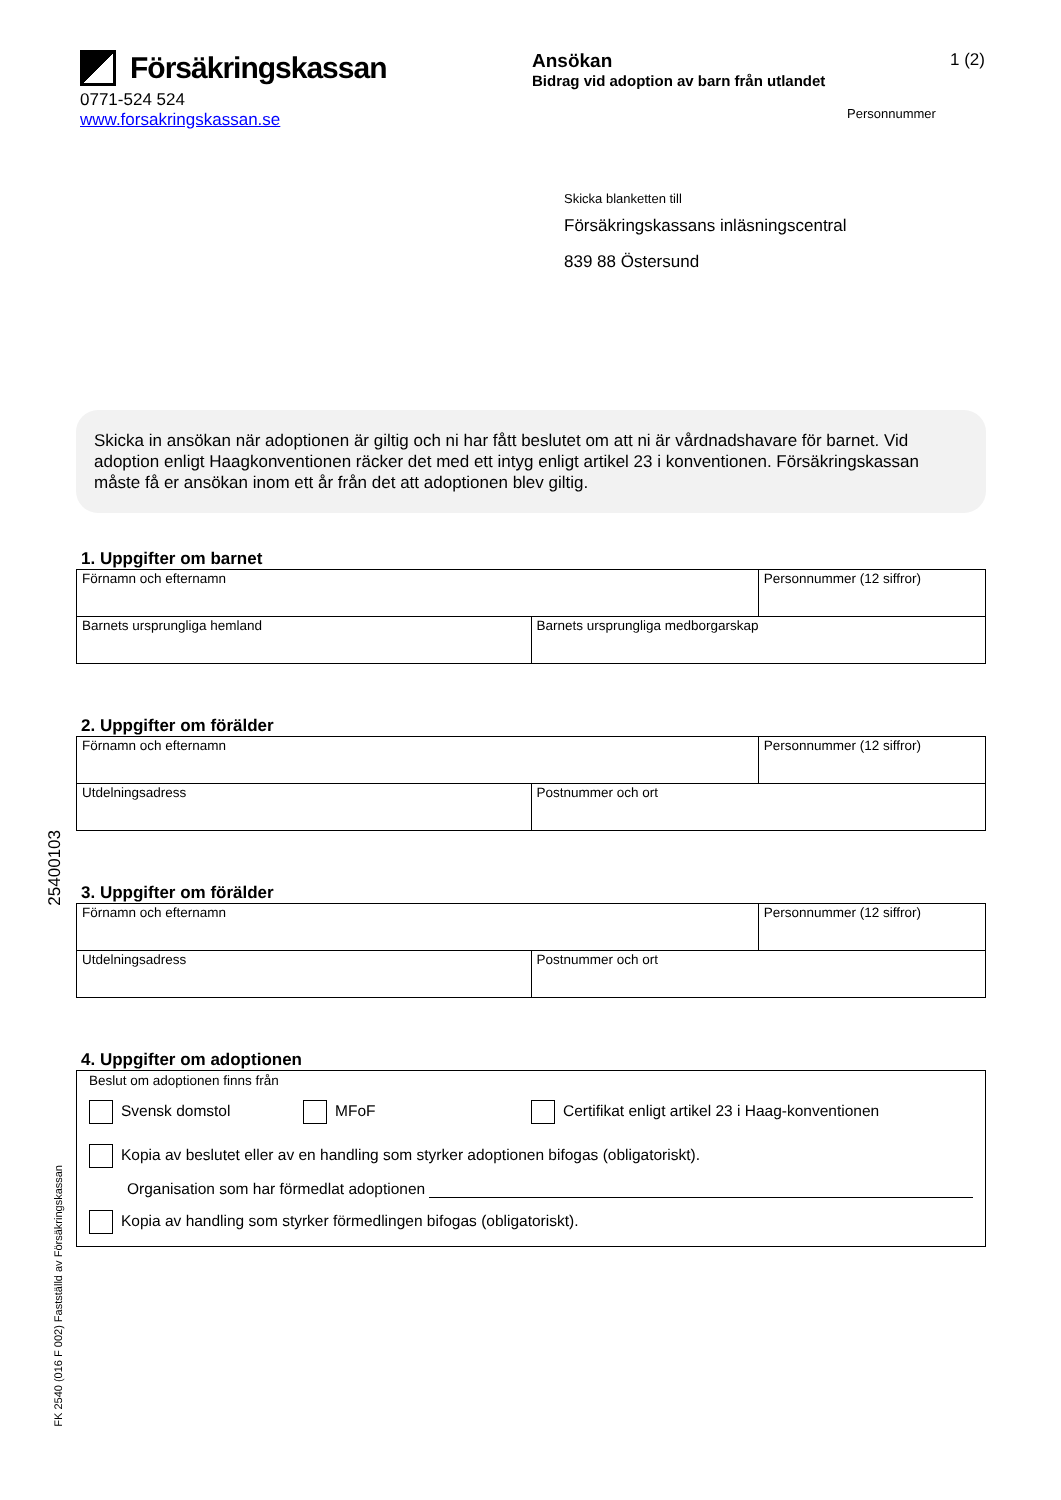Försäkringskassan
0771-524 524
www.forsakringskassan.se
Ansökan 1 (2)
Bidrag vid adoption av barn från utlandet
Personnummer
Skicka blanketten till
Försäkringskassans inläsningscentral
839 88 Östersund
Skicka in ansökan när adoptionen är giltig och ni har fått beslutet om att ni är vårdnadshavare för barnet. Vid adoption enligt Haagkonventionen räcker det med ett intyg enligt artikel 23 i konventionen. Försäkringskassan måste få er ansökan inom ett år från det att adoptionen blev giltig.
1. Uppgifter om barnet
| Förnamn och efternamn | | Personnummer (12 siffror) |
| Barnets ursprungliga hemland | Barnets ursprungliga medborgarskap | |
2. Uppgifter om förälder
| Förnamn och efternamn | | Personnummer (12 siffror) |
| Utdelningsadress | Postnummer och ort | |
3. Uppgifter om förälder
| Förnamn och efternamn | | Personnummer (12 siffror) |
| Utdelningsadress | Postnummer och ort | |
4. Uppgifter om adoptionen
Beslut om adoptionen finns från
Svensk domstol MFoF Certifikat enligt artikel 23 i Haag-konventionen
Kopia av beslutet eller av en handling som styrker adoptionen bifogas (obligatoriskt).
Organisation som har förmedlat adoptionen
Kopia av handling som styrker förmedlingen bifogas (obligatoriskt).
25400103
FK 2540 (016 F 002) Fastställd av Försäkringskassan